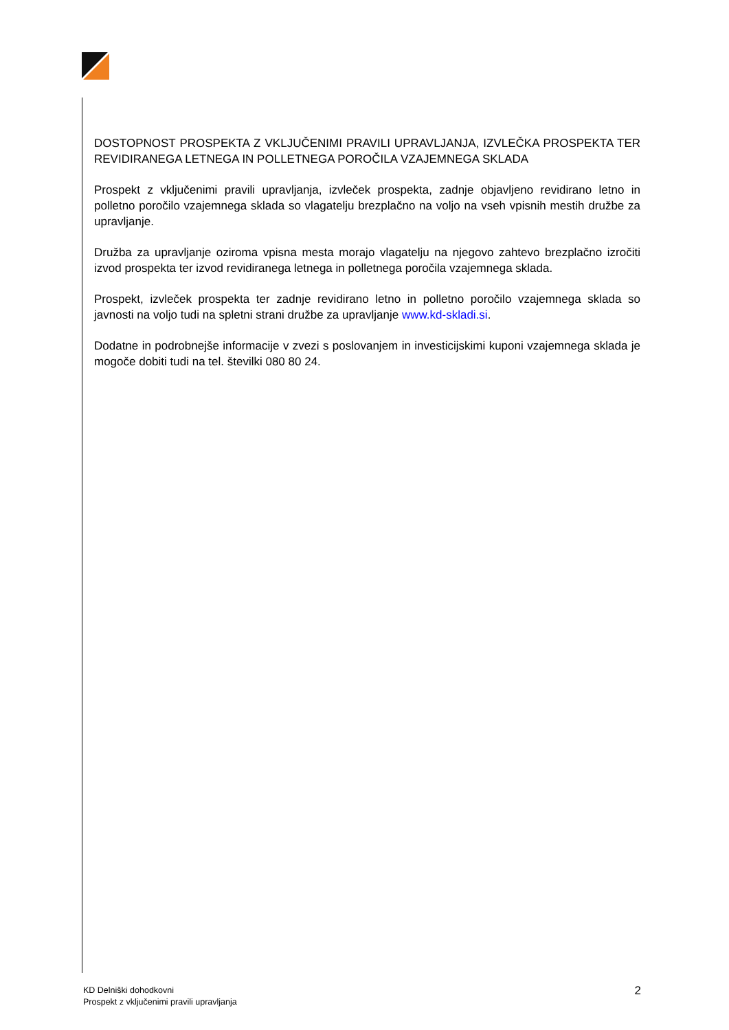DOSTOPNOST PROSPEKTA Z VKLJUČENIMI PRAVILI UPRAVLJANJA, IZVLEČKA PROSPEKTA TER REVIDIRANEGA LETNEGA IN POLLETNEGA POROČILA VZAJEMNEGA SKLADA
Prospekt z vključenimi pravili upravljanja, izvleček prospekta, zadnje objavljeno revidirano letno in polletno poročilo vzajemnega sklada so vlagatelju brezplačno na voljo na vseh vpisnih mestih družbe za upravljanje.
Družba za upravljanje oziroma vpisna mesta morajo vlagatelju na njegovo zahtevo brezplačno izročiti izvod prospekta ter izvod revidiranega letnega in polletnega poročila vzajemnega sklada.
Prospekt, izvleček prospekta ter zadnje revidirano letno in polletno poročilo vzajemnega sklada so javnosti na voljo tudi na spletni strani družbe za upravljanje www.kd-skladi.si.
Dodatne in podrobnejše informacije v zvezi s poslovanjem in investicijskimi kuponi vzajemnega sklada je mogoče dobiti tudi na tel. številki 080 80 24.
KD Delniški dohodkovni
Prospekt z vključenimi pravili upravljanja
2